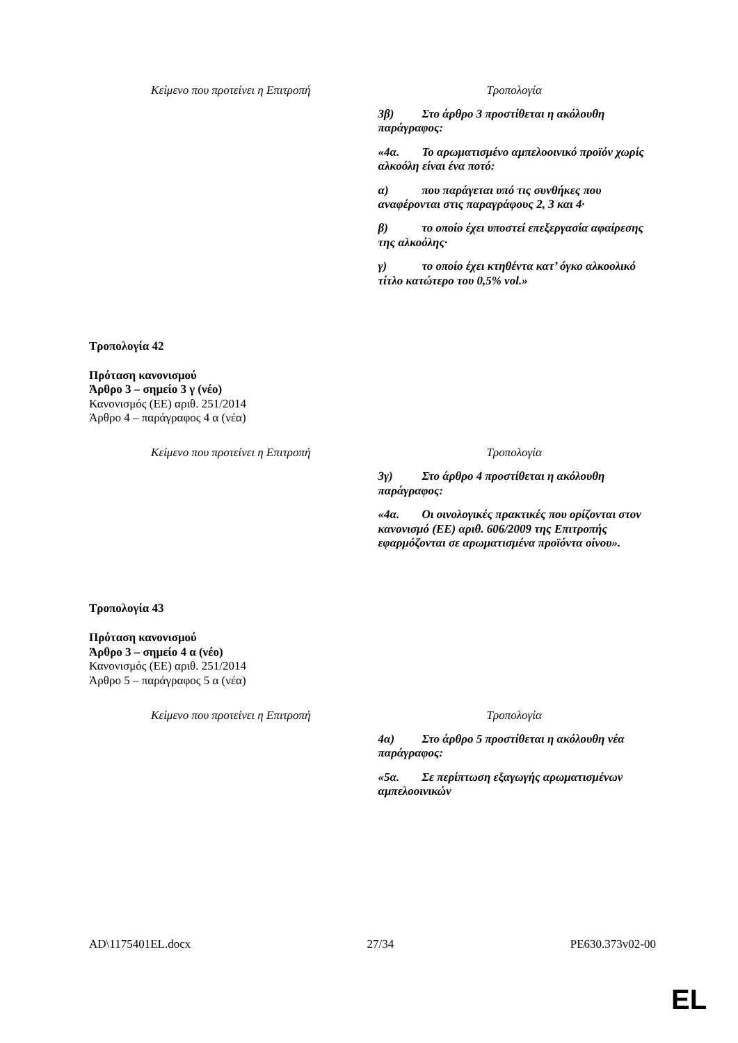| Κείμενο που προτείνει η Επιτροπή | Τροπολογία |
| --- | --- |
| | 3β) Στο άρθρο 3 προστίθεται η ακόλουθη παράγραφος: «4α. Το αρωματισμένο αμπελοοινικό προϊόν χωρίς αλκοόλη είναι ένα ποτό: α) που παράγεται υπό τις συνθήκες που αναφέρονται στις παραγράφους 2, 3 και 4· β) το οποίο έχει υποστεί επεξεργασία αφαίρεσης της αλκοόλης· γ) το οποίο έχει κτηθέντα κατ’ όγκο αλκοολικό τίτλο κατώτερο του 0,5% vol.» |
Τροπολογία 42
Πρόταση κανονισμού
Άρθρο 3 – σημείο 3 γ (νέο)
Κανονισμός (ΕΕ) αριθ. 251/2014
Άρθρο 4 – παράγραφος 4 α (νέα)
| Κείμενο που προτείνει η Επιτροπή | Τροπολογία |
| --- | --- |
| | 3γ) Στο άρθρο 4 προστίθεται η ακόλουθη παράγραφος: «4α. Οι οινολογικές πρακτικές που ορίζονται στον κανονισμό (ΕΕ) αριθ. 606/2009 της Επιτροπής εφαρμόζονται σε αρωματισμένα προϊόντα οίνου». |
Τροπολογία 43
Πρόταση κανονισμού
Άρθρο 3 – σημείο 4 α (νέο)
Κανονισμός (ΕΕ) αριθ. 251/2014
Άρθρο 5 – παράγραφος 5 α (νέα)
| Κείμενο που προτείνει η Επιτροπή | Τροπολογία |
| --- | --- |
| | 4α) Στο άρθρο 5 προστίθεται η ακόλουθη νέα παράγραφος: «5α. Σε περίπτωση εξαγωγής αρωματισμένων αμπελοοινικών |
AD\1175401EL.docx 27/34 PE630.373v02-00
EL